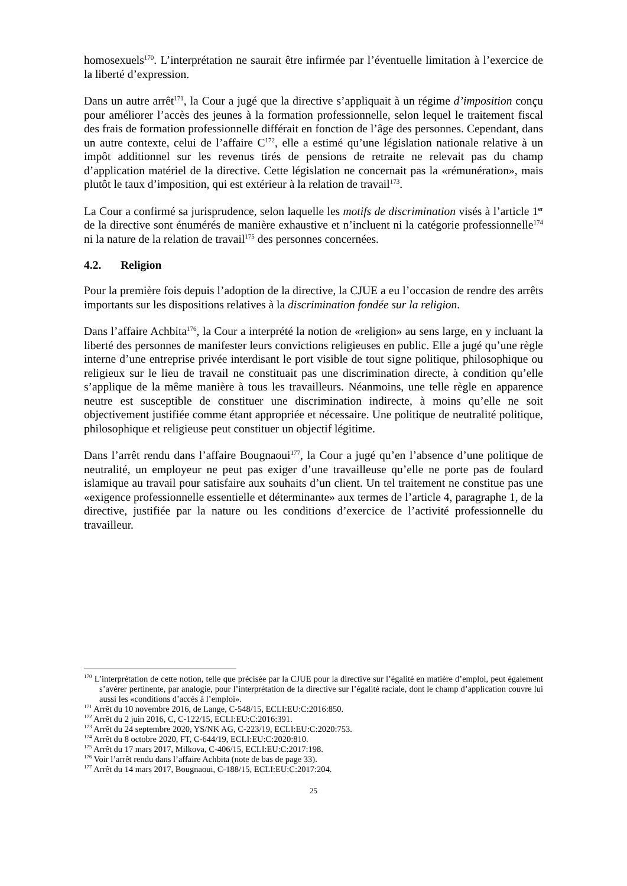homosexuels<sup>170</sup>. L’interprétation ne saurait être infirmée par l’éventuelle limitation à l’exercice de la liberté d’expression.
Dans un autre arrêt<sup>171</sup>, la Cour a jugé que la directive s’appliquait à un régime d’imposition conçu pour améliorer l’accès des jeunes à la formation professionnelle, selon lequel le traitement fiscal des frais de formation professionnelle différait en fonction de l’âge des personnes. Cependant, dans un autre contexte, celui de l’affaire C<sup>172</sup>, elle a estimé qu’une législation nationale relative à un impôt additionnel sur les revenus tirés de pensions de retraite ne relevait pas du champ d’application matériel de la directive. Cette législation ne concernait pas la «rémunération», mais plutôt le taux d’imposition, qui est extérieur à la relation de travail<sup>173</sup>.
La Cour a confirmé sa jurisprudence, selon laquelle les motifs de discrimination visés à l’article 1<sup>er</sup> de la directive sont énumérés de manière exhaustive et n’incluent ni la catégorie professionnelle<sup>174</sup> ni la nature de la relation de travail<sup>175</sup> des personnes concernées.
4.2. Religion
Pour la première fois depuis l’adoption de la directive, la CJUE a eu l’occasion de rendre des arrêts importants sur les dispositions relatives à la discrimination fondée sur la religion.
Dans l’affaire Achbita<sup>176</sup>, la Cour a interprété la notion de «religion» au sens large, en y incluant la liberté des personnes de manifester leurs convictions religieuses en public. Elle a jugé qu’une règle interne d’une entreprise privée interdisant le port visible de tout signe politique, philosophique ou religieux sur le lieu de travail ne constituait pas une discrimination directe, à condition qu’elle s’applique de la même manière à tous les travailleurs. Néanmoins, une telle règle en apparence neutre est susceptible de constituer une discrimination indirecte, à moins qu’elle ne soit objectivement justifiée comme étant appropriée et nécessaire. Une politique de neutralité politique, philosophique et religieuse peut constituer un objectif légitime.
Dans l’arrêt rendu dans l’affaire Bougnaoui<sup>177</sup>, la Cour a jugé qu’en l’absence d’une politique de neutralité, un employeur ne peut pas exiger d’une travailleuse qu’elle ne porte pas de foulard islamique au travail pour satisfaire aux souhaits d’un client. Un tel traitement ne constitue pas une «exigence professionnelle essentielle et déterminante» aux termes de l’article 4, paragraphe 1, de la directive, justifiée par la nature ou les conditions d’exercice de l’activité professionnelle du travailleur.
<sup>170</sup> L’interprétation de cette notion, telle que précisée par la CJUE pour la directive sur l’égalité en matière d’emploi, peut également s’avérer pertinente, par analogie, pour l’interprétation de la directive sur l’égalité raciale, dont le champ d’application couvre lui aussi les «conditions d’accès à l’emploi».
<sup>171</sup> Arrêt du 10 novembre 2016, de Lange, C-548/15, ECLI:EU:C:2016:850.
<sup>172</sup> Arrêt du 2 juin 2016, C, C-122/15, ECLI:EU:C:2016:391.
<sup>173</sup> Arrêt du 24 septembre 2020, YS/NK AG, C-223/19, ECLI:EU:C:2020:753.
<sup>174</sup> Arrêt du 8 octobre 2020, FT, C-644/19, ECLI:EU:C:2020:810.
<sup>175</sup> Arrêt du 17 mars 2017, Milkova, C-406/15, ECLI:EU:C:2017:198.
<sup>176</sup> Voir l’arrêt rendu dans l’affaire Achbita (note de bas de page 33).
<sup>177</sup> Arrêt du 14 mars 2017, Bougnaoui, C-188/15, ECLI:EU:C:2017:204.
25